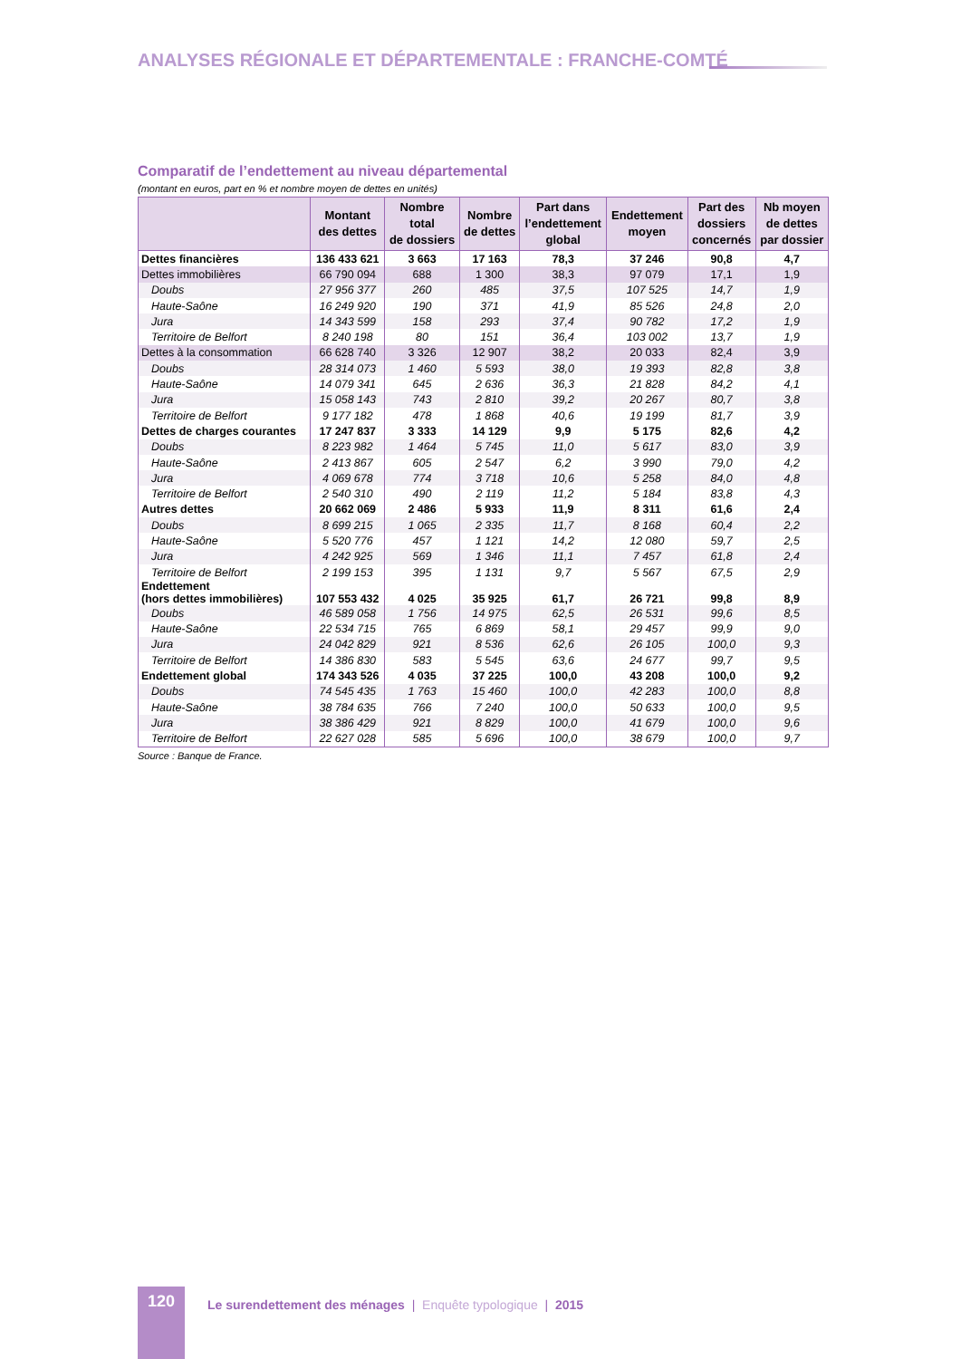ANALYSES RÉGIONALE ET DÉPARTEMENTALE : FRANCHE-COMTÉ
Comparatif de l’endettement au niveau départemental
(montant en euros, part en % et nombre moyen de dettes en unités)
| | Montant des dettes | Nombre total de dossiers | Nombre de dettes | Part dans l’endettement global | Endettement moyen | Part des dossiers concernés | Nb moyen de dettes par dossier |
| --- | --- | --- | --- | --- | --- | --- | --- |
| Dettes financières | 136 433 621 | 3 663 | 17 163 | 78,3 | 37 246 | 90,8 | 4,7 |
| Dettes immobilières | 66 790 094 | 688 | 1 300 | 38,3 | 97 079 | 17,1 | 1,9 |
| Doubs | 27 956 377 | 260 | 485 | 37,5 | 107 525 | 14,7 | 1,9 |
| Haute-Saône | 16 249 920 | 190 | 371 | 41,9 | 85 526 | 24,8 | 2,0 |
| Jura | 14 343 599 | 158 | 293 | 37,4 | 90 782 | 17,2 | 1,9 |
| Territoire de Belfort | 8 240 198 | 80 | 151 | 36,4 | 103 002 | 13,7 | 1,9 |
| Dettes à la consommation | 66 628 740 | 3 326 | 12 907 | 38,2 | 20 033 | 82,4 | 3,9 |
| Doubs | 28 314 073 | 1 460 | 5 593 | 38,0 | 19 393 | 82,8 | 3,8 |
| Haute-Saône | 14 079 341 | 645 | 2 636 | 36,3 | 21 828 | 84,2 | 4,1 |
| Jura | 15 058 143 | 743 | 2 810 | 39,2 | 20 267 | 80,7 | 3,8 |
| Territoire de Belfort | 9 177 182 | 478 | 1 868 | 40,6 | 19 199 | 81,7 | 3,9 |
| Dettes de charges courantes | 17 247 837 | 3 333 | 14 129 | 9,9 | 5 175 | 82,6 | 4,2 |
| Doubs | 8 223 982 | 1 464 | 5 745 | 11,0 | 5 617 | 83,0 | 3,9 |
| Haute-Saône | 2 413 867 | 605 | 2 547 | 6,2 | 3 990 | 79,0 | 4,2 |
| Jura | 4 069 678 | 774 | 3 718 | 10,6 | 5 258 | 84,0 | 4,8 |
| Territoire de Belfort | 2 540 310 | 490 | 2 119 | 11,2 | 5 184 | 83,8 | 4,3 |
| Autres dettes | 20 662 069 | 2 486 | 5 933 | 11,9 | 8 311 | 61,6 | 2,4 |
| Doubs | 8 699 215 | 1 065 | 2 335 | 11,7 | 8 168 | 60,4 | 2,2 |
| Haute-Saône | 5 520 776 | 457 | 1 121 | 14,2 | 12 080 | 59,7 | 2,5 |
| Jura | 4 242 925 | 569 | 1 346 | 11,1 | 7 457 | 61,8 | 2,4 |
| Territoire de Belfort | 2 199 153 | 395 | 1 131 | 9,7 | 5 567 | 67,5 | 2,9 |
| Endettement (hors dettes immobilières) | 107 553 432 | 4 025 | 35 925 | 61,7 | 26 721 | 99,8 | 8,9 |
| Doubs | 46 589 058 | 1 756 | 14 975 | 62,5 | 26 531 | 99,6 | 8,5 |
| Haute-Saône | 22 534 715 | 765 | 6 869 | 58,1 | 29 457 | 99,9 | 9,0 |
| Jura | 24 042 829 | 921 | 8 536 | 62,6 | 26 105 | 100,0 | 9,3 |
| Territoire de Belfort | 14 386 830 | 583 | 5 545 | 63,6 | 24 677 | 99,7 | 9,5 |
| Endettement global | 174 343 526 | 4 035 | 37 225 | 100,0 | 43 208 | 100,0 | 9,2 |
| Doubs | 74 545 435 | 1 763 | 15 460 | 100,0 | 42 283 | 100,0 | 8,8 |
| Haute-Saône | 38 784 635 | 766 | 7 240 | 100,0 | 50 633 | 100,0 | 9,5 |
| Jura | 38 386 429 | 921 | 8 829 | 100,0 | 41 679 | 100,0 | 9,6 |
| Territoire de Belfort | 22 627 028 | 585 | 5 696 | 100,0 | 38 679 | 100,0 | 9,7 |
Source : Banque de France.
120
Le surendettement des ménages | Enquête typologique | 2015